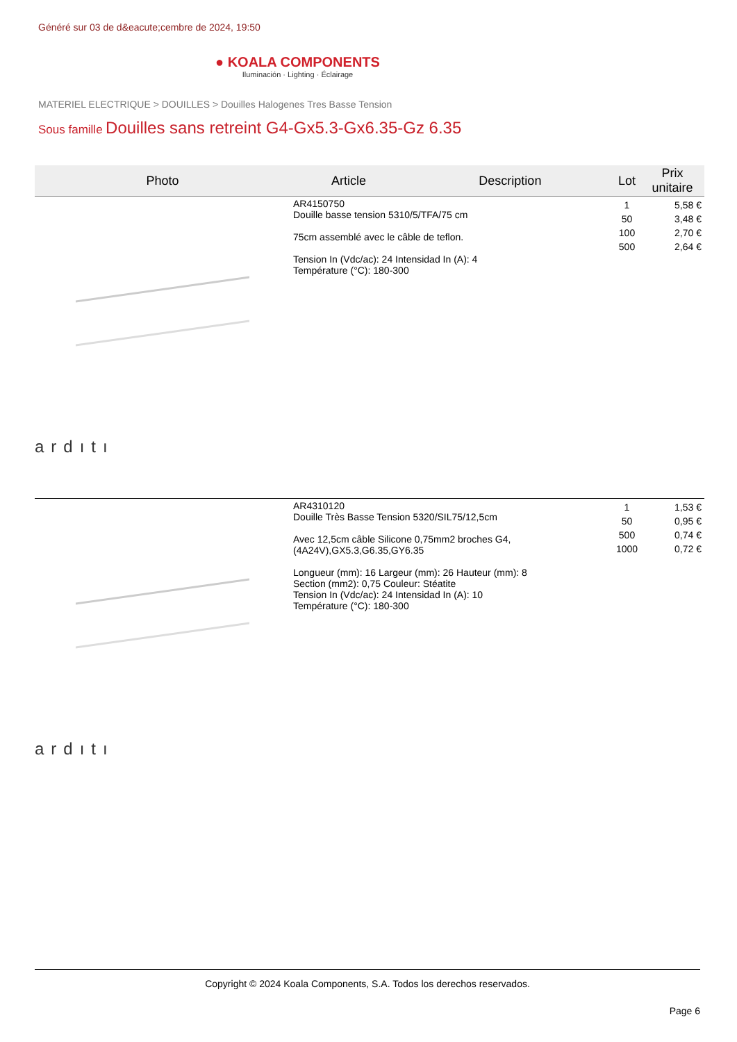Généré sur 03 de d&eacute;cembre de 2024, 19:50
● KOALA COMPONENTS
Iluminación · Lighting · Éclairage
MATERIEL ELECTRIQUE > DOUILLES > Douilles Halogenes Tres Basse Tension
Sous famille Douilles sans retreint G4-Gx5.3-Gx6.35-Gz 6.35
| Photo | Article | Description | Lot | Prix unitaire |
| --- | --- | --- | --- | --- |
| ardıtı | AR4150750 Douille basse tension 5310/5/TFA/75 cm 75cm assemblé avec le câble de teflon. Tension In (Vdc/ac): 24 Intensidad In (A): 4 Température (°C): 180-300 | | 1 50 100 500 | 5,58 € 3,48 € 2,70 € 2,64 € |
| ardıtı | AR4310120 Douille Très Basse Tension 5320/SIL75/12,5cm Avec 12,5cm câble Silicone 0,75mm2 broches G4,(4A24V),GX5.3,G6.35,GY6.35 Longueur (mm): 16 Largeur (mm): 26 Hauteur (mm): 8 Section (mm2): 0,75 Couleur: Stéatite Tension In (Vdc/ac): 24 Intensidad In (A): 10 Température (°C): 180-300 | | 1 50 500 1000 | 1,53 € 0,95 € 0,74 € 0,72 € |
Copyright © 2024 Koala Components, S.A. Todos los derechos reservados.
Page 6